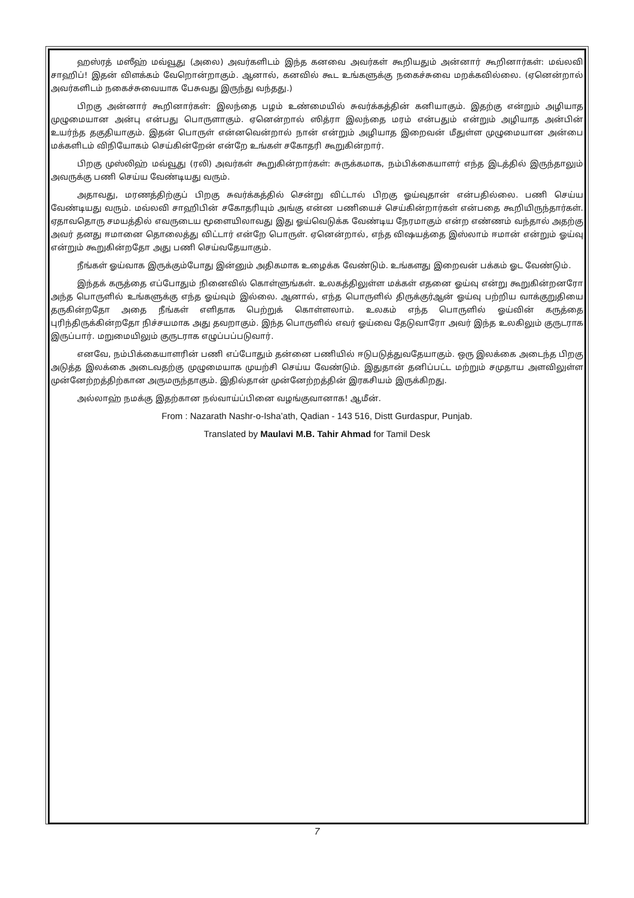ஹஸ்ரத் மஸீஹ் மவ்வூது (அலை) அவர்களிடம் இந்த கனவை அவர்கள் கூறியதும் அன்னார் கூறினார்கள்: மவ்லவி சாஹிப்! இதன் விளக்கம் வேறொன்றாகும். ஆனால், கனவில் கூட உங்களுக்கு நகைச்சுவை மறக்கவில்லை. (ஏனென்றால் அவர்களிடம் நகைச்சுவையாக பேசுவது இருந்து வந்தது.)
பிறகு அன்னார் கூறினார்கள்: இலந்தை பழம் உண்மையில் சுவர்க்கத்தின் கனியாகும். இதற்கு என்றும் அழியாத முழுமையான அன்பு என்பது பொருளாகும். ஏனென்றால் ஸித்ரா இலந்தை மரம் என்பதும் என்றும் அழியாத அன்பின் உயர்ந்த தகுதியாகும். இதன் பொருள் என்னவென்றால் நான் என்றும் அழியாத இறைவன் மீதுள்ள முழுமையான அன்பை மக்களிடம் விநியோகம் செய்கின்றேன் என்றே உங்கள் சகோதரி கூறுகின்றார்.
பிறகு முஸ்லிஹ் மவ்வூது (ரலி) அவர்கள் கூறுகின்றார்கள்: சுருக்கமாக, நம்பிக்கையாளர் எந்த இடத்தில் இருந்தாலும் அவருக்கு பணி செய்ய வேண்டியது வரும்.
அதாவது, மரணத்திற்குப் பிறகு சுவர்க்கத்தில் சென்று விட்டால் பிறகு ஓய்வுதான் என்பதில்லை. பணி செய்ய வேண்டியது வரும். மவ்லவி சாஹிபின் சகோதரியும் அங்கு என்ன பணியைச் செய்கின்றார்கள் என்பதை கூறியிருந்தார்கள். ஏதாவதொரு சமயத்தில் எவருடைய மூளையிலாவது இது ஓய்வெடுக்க வேண்டிய நேரமாகும் என்ற எண்ணம் வந்தால் அதற்கு அவர் தனது ஈமானை தொலைத்து விட்டார் என்றே பொருள். ஏனென்றால், எந்த விஷயத்தை இஸ்லாம் ஈமான் என்றும் ஓய்வு என்றும் கூறுகின்றதோ அது பணி செய்வதேயாகும்.
நீங்கள் ஓய்வாக இருக்கும்போது இன்னும் அதிகமாக உழைக்க வேண்டும். உங்களது இறைவன் பக்கம் ஓட வேண்டும்.
இந்தக் கருத்தை எப்போதும் நினைவில் கொள்ளுங்கள். உலகத்திலுள்ள மக்கள் எதனை ஓய்வு என்று கூறுகின்றனரோ அந்த பொருளில் உங்களுக்கு எந்த ஓய்வும் இல்லை. ஆனால், எந்த பொருளில் திருக்குர்ஆன் ஓய்வு பற்றிய வாக்குறுதியை தருகின்றதோ அதை நீங்கள் எளிதாக பெற்றுக் கொள்ளலாம். உலகம் எந்த பொருளில் ஓய்வின் கருத்தை புரிந்திருக்கின்றதோ நிச்சயமாக அது தவறாகும். இந்த பொருளில் எவர் ஓய்வை தேடுவாரோ அவர் இந்த உலகிலும் குருடராக இருப்பார். மறுமையிலும் குருடராக எழுப்பப்படுவார்.
எனவே, நம்பிக்கையாளரின் பணி எப்போதும் தன்னை பணியில் ஈடுபடுத்துவதேயாகும். ஒரு இலக்கை அடைந்த பிறகு அடுத்த இலக்கை அடைவதற்கு முழுமையாக முயற்சி செய்ய வேண்டும். இதுதான் தனிப்பட்ட மற்றும் சமுதாய அளவிலுள்ள முன்னேற்றத்திற்கான அருமருந்தாகும். இதில்தான் முன்னேற்றத்தின் இரகசியம் இருக்கிறது.
அல்லாஹ் நமக்கு இதற்கான நல்வாய்ப்பினை வழங்குவானாக! ஆமீன்.
From : Nazarath Nashr-o-Isha’ath, Qadian - 143 516, Distt Gurdaspur, Punjab.
Translated by Maulavi M.B. Tahir Ahmad for Tamil Desk
7